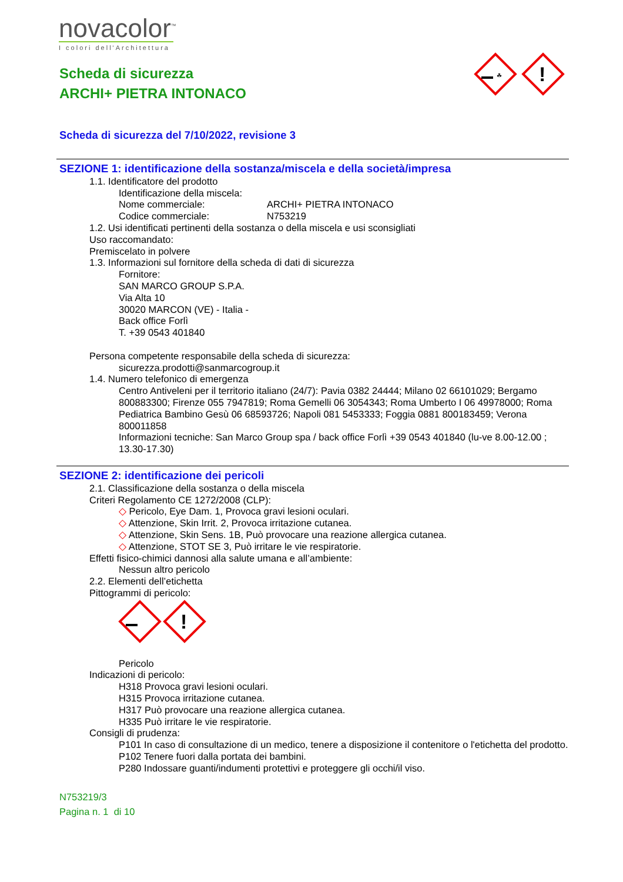novacolor<sup>™</sup>
I colori dell'Architettura
Scheda di sicurezza
ARCHI+ PIETRA INTONACO
☘
!
Scheda di sicurezza del 7/10/2022, revisione 3
SEZIONE 1: identificazione della sostanza/miscela e della società/impresa
1.1. Identificatore del prodotto
Identificazione della miscela:
Nome commerciale: ARCHI+ PIETRA INTONACO
Codice commerciale: N753219
1.2. Usi identificati pertinenti della sostanza o della miscela e usi sconsigliati
Uso raccomandato:
Premiscelato in polvere
1.3. Informazioni sul fornitore della scheda di dati di sicurezza
Fornitore:
SAN MARCO GROUP S.P.A.
Via Alta 10
30020 MARCON (VE) - Italia -
Back office Forlì
T. +39 0543 401840
Persona competente responsabile della scheda di sicurezza:
sicurezza.prodotti@sanmarcogroup.it
1.4. Numero telefonico di emergenza
Centro Antiveleni per il territorio italiano (24/7): Pavia 0382 24444; Milano 02 66101029; Bergamo 800883300; Firenze 055 7947819; Roma Gemelli 06 3054343; Roma Umberto I 06 49978000; Roma Pediatrica Bambino Gesù 06 68593726; Napoli 081 5453333; Foggia 0881 800183459; Verona 800011858
Informazioni tecniche: San Marco Group spa / back office Forlì +39 0543 401840 (lu-ve 8.00-12.00 ; 13.30-17.30)
SEZIONE 2: identificazione dei pericoli
2.1. Classificazione della sostanza o della miscela
Criteri Regolamento CE 1272/2008 (CLP):
◇ Pericolo, Eye Dam. 1, Provoca gravi lesioni oculari.
◇ Attenzione, Skin Irrit. 2, Provoca irritazione cutanea.
◇ Attenzione, Skin Sens. 1B, Può provocare una reazione allergica cutanea.
◇ Attenzione, STOT SE 3, Può irritare le vie respiratorie.
Effetti fisico-chimici dannosi alla salute umana e all’ambiente:
Nessun altro pericolo
2.2. Elementi dell’etichetta
Pittogrammi di pericolo:
!
Pericolo
Indicazioni di pericolo:
H318 Provoca gravi lesioni oculari.
H315 Provoca irritazione cutanea.
H317 Può provocare una reazione allergica cutanea.
H335 Può irritare le vie respiratorie.
Consigli di prudenza:
P101 In caso di consultazione di un medico, tenere a disposizione il contenitore o l'etichetta del prodotto.
P102 Tenere fuori dalla portata dei bambini.
P280 Indossare guanti/indumenti protettivi e proteggere gli occhi/il viso.
N753219/3
Pagina n. 1 di 10